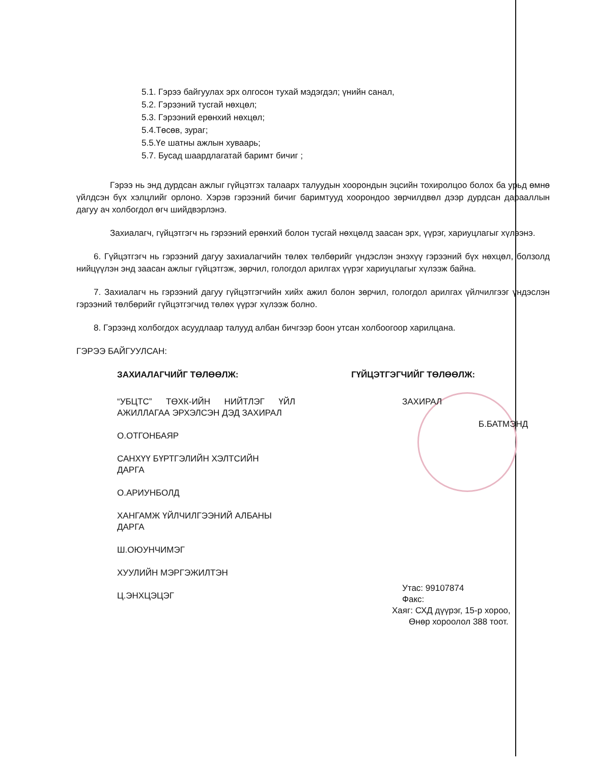5.1. Гэрээ байгуулах эрх олгосон тухай мэдэгдэл; үнийн санал,
5.2. Гэрээний тусгай нөхцөл;
5.3. Гэрээний ерөнхий нөхцөл;
5.4.Төсөв, зураг;
5.5.Үе шатны ажлын хуваарь;
5.7. Бусад шаардлагатай баримт бичиг ;
Гэрээ нь энд дурдсан ажлыг гүйцэтгэх талаарх талуудын хоорондын эцсийн тохиролцоо болох ба урьд өмнө үйлдсэн бүх хэлцлийг орлоно. Хэрэв гэрээний бичиг баримтууд хоорондоо зөрчилдвөл дээр дурдсан дарааллын дагуу ач холбогдол өгч шийдвэрлэнэ.
Захиалагч, гүйцэтгэгч нь гэрээний ерөнхий болон тусгай нөхцөлд заасан эрх, үүрэг, хариуцлагыг хүлээнэ.
6. Гүйцэтгэгч нь гэрээний дагуу захиалагчийн төлөх төлбөрийг үндэслэн энэхүү гэрээний бүх нөхцөл, болзолд нийцүүлэн энд заасан ажлыг гүйцэтгэж, зөрчил, гологдол арилгах үүрэг хариуцлагыг хүлээж байна.
7. Захиалагч нь гэрээний дагуу гүйцэтгэгчийн хийх ажил болон зөрчил, гологдол арилгах үйлчилгээг үндэслэн гэрээний төлбөрийг гүйцэтгэгчид төлөх үүрэг хүлээж болно.
8. Гэрээнд холбогдох асуудлаар талууд албан бичгээр боон утсан холбоогоор харилцана.
ГЭРЭЭ БАЙГУУЛСАН:
ЗАХИАЛАГЧИЙГ ТӨЛӨӨЛЖ:
“УБЦТС” ТӨХК-ИЙН НИЙТЛЭГ ҮЙЛ АЖИЛЛАГАА ЭРХЭЛСЭН ДЭД ЗАХИРАЛ
О.ОТГОНБАЯР
САНХҮҮ БҮРТГЭЛИЙН ХЭЛТСИЙН
ДАРГА
О.АРИУНБОЛД
ХАНГАМЖ ҮЙЛЧИЛГЭЭНИЙ АЛБАНЫ
ДАРГА
Ш.ОЮУНЧИМЭГ
ХУУЛИЙН МЭРГЭЖИЛТЭН
Ц.ЭНХЦЭЦЭГ
ГҮЙЦЭТГЭГЧИЙГ ТӨЛӨӨЛЖ:
ЗАХИРАЛ
Б.БАТМЭНД
Утас: 99107874
Факс:
Хаяг: СХД дүүрэг, 15-р хороо,
Өнөр хороолол 388 тоот.